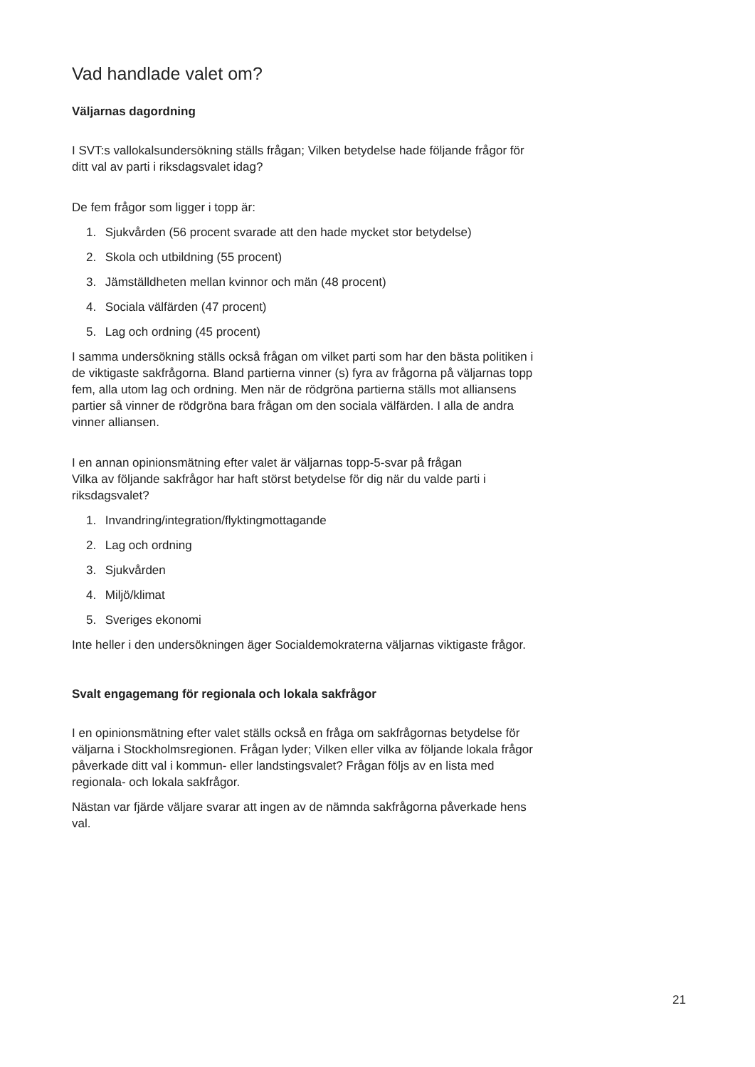Vad handlade valet om?
Väljarnas dagordning
I SVT:s vallokalsundersökning ställs frågan; Vilken betydelse hade följande frågor för ditt val av parti i riksdagsvalet idag?
De fem frågor som ligger i topp är:
1. Sjukvården (56 procent svarade att den hade mycket stor betydelse)
2. Skola och utbildning (55 procent)
3. Jämställdheten mellan kvinnor och män (48 procent)
4. Sociala välfärden (47 procent)
5. Lag och ordning (45 procent)
I samma undersökning ställs också frågan om vilket parti som har den bästa politiken i de viktigaste sakfrågorna. Bland partierna vinner (s) fyra av frågorna på väljarnas topp fem, alla utom lag och ordning. Men när de rödgröna partierna ställs mot alliansens partier så vinner de rödgröna bara frågan om den sociala välfärden. I alla de andra vinner alliansen.
I en annan opinionsmätning efter valet är väljarnas topp-5-svar på frågan
Vilka av följande sakfrågor har haft störst betydelse för dig när du valde parti i riksdagsvalet?
1. Invandring/integration/flyktingmottagande
2. Lag och ordning
3. Sjukvården
4. Miljö/klimat
5. Sveriges ekonomi
Inte heller i den undersökningen äger Socialdemokraterna väljarnas viktigaste frågor.
Svalt engagemang för regionala och lokala sakfrågor
I en opinionsmätning efter valet ställs också en fråga om sakfrågornas betydelse för väljarna i Stockholmsregionen. Frågan lyder; Vilken eller vilka av följande lokala frågor påverkade ditt val i kommun- eller landstingsvalet? Frågan följs av en lista med regionala- och lokala sakfrågor.
Nästan var fjärde väljare svarar att ingen av de nämnda sakfrågorna påverkade hens val.
21